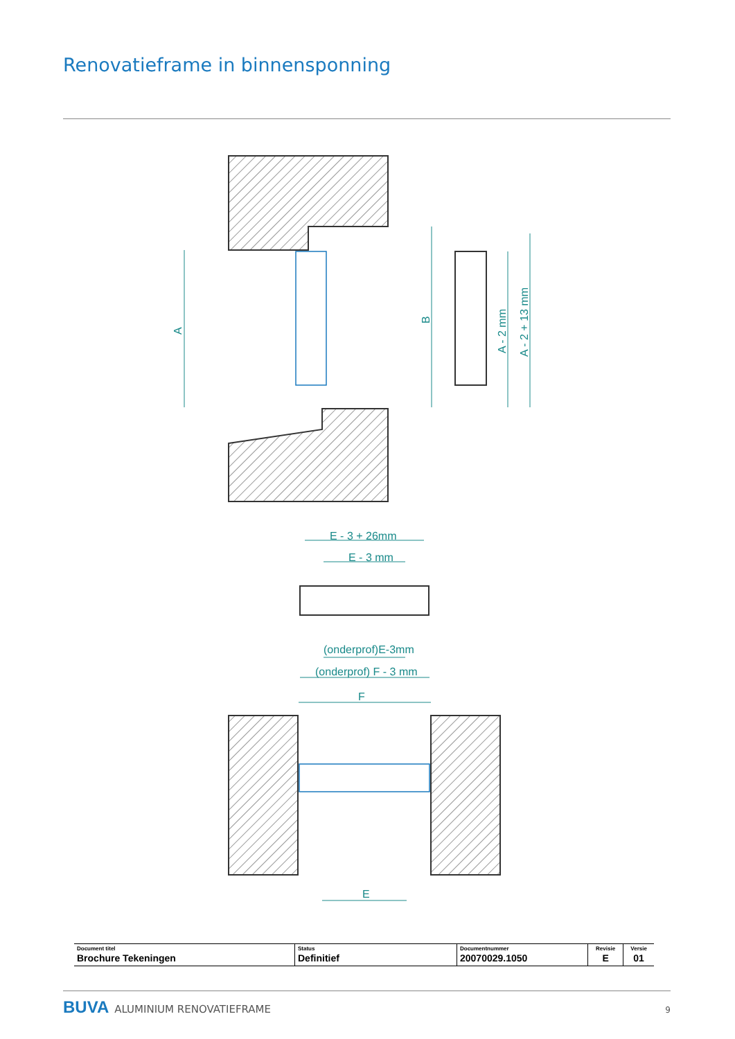Renovatieframe in binnensponning
A
B
A - 2 mm
A - 2 + 13 mm
E - 3 + 26mm
E - 3 mm
(onderprof)E-3mm
(onderprof) F - 3 mm
F
E
| Document titel Brochure Tekeningen | Status Definitief | Documentnummer 20070029.1050 | Revisie E | Versie 01 |
BUVA ALUMINIUM RENOVATIEFRAME 9